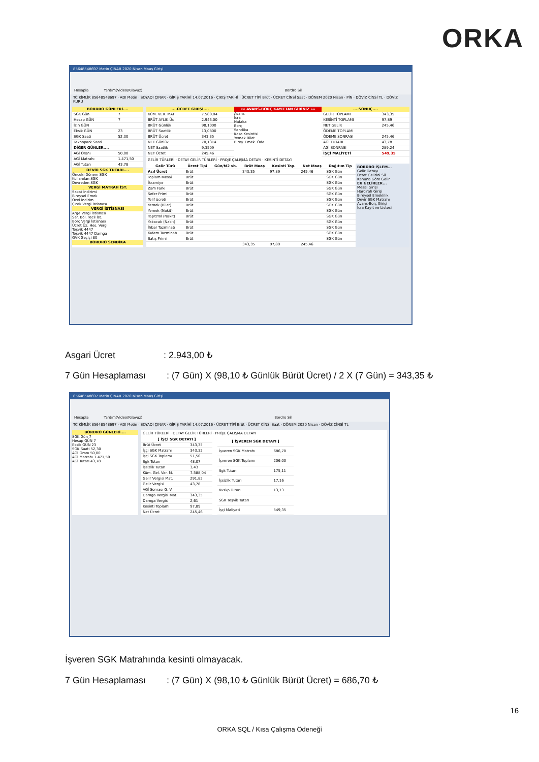ORKA
85648548697 Metin ÇINAR 2020 Nisan Maaş Girişi
Hesapla Yardım(Video/Kılavuz) Bordro Sil
TC KİMLİK 85648548697 · ADI Metin · SOYADI ÇINAR · GİRİŞ TARİHİ 14.07.2016 · ÇIKIŞ TARİHİ · ÜCRET TİPİ Brüt · ÜCRET CİNSİ Saat · DÖNEM 2020 Nisan · PİN · DÖVİZ CİNSİ TL · DÖVİZ KURU
BORDRO GÜNLERİ....
| SGK Gün | 7 |
| Hesap GÜN | 7 |
| İzin GÜN | |
| Eksik GÜN | 23 |
| SGK Saati | 52,30 |
| Teknopark Saati | |
| DİĞER GÜNLER.... | |
| AGİ Oranı | 50,00 |
| AGİ Matrahı | 1.471,50 |
| AGİ Tutarı | 43,78 |
DEVİR SGK TUTARI....
Önceki Dönem SGK
Kullanılan SGK
Devreden SGK
VERGİ MATRAH İST.
Sakat İndirimi
Bireysel Emek
Özel İndirim
Çırak Vergi İstisnası
VERGİ İSTİSNASI
Arge Vergi İstisnası
Ser. Böl. Tecil İst.
Borç Vergi İstisnası
Ücret Üz. Hes. Vergi
Teşvik 4447
Teşvik 4447 Damga
GVK Geçiçi 80
BORDRO SENDİKA
....ÜCRET GİRİŞİ....
| KÜM. VER. MAT | 7.588,04 |
| BRÜT AYLIK Üc | 2.943,00 |
| BRÜT Günlük | 98,1000 |
| BRÜT Saatlik | 13,0800 |
| BRÜT Ücret | 343,35 |
| NET Günlük | 70,1314 |
| NET Saatlik | 9,3509 |
| NET Ücret | 245,46 |
«« AVANS-BORÇ KAYITTAN GİRİNİZ »»
Avans
İcra
Nafaka
Borç
Sendika
Kasa Kesintisi
Yemek Bilet
Birey. Emek. Öde.
....SONUÇ....
| GELİR TOPLAMI | 343,35 |
| KESİNTİ TOPLAMI | 97,89 |
| NET GELİR | 245,46 |
| ÖDEME TOPLAMI | |
| ÖDEME SONRASI | 245,46 |
| AGİ TUTARI | 43,78 |
| AGİ SONRASI | 289,24 |
| İŞÇİ MALİYETİ | 549,35 |
GELİR TÜRLERİ · DETAY GELİR TÜRLERİ · PROJE ÇALIŞMA DETAYI · KESİNTİ DETAYI
| Gelir Türü | Ücret Tipi | Gün/M2 vb. | Brüt Maaş | Kesinti Top. | Net Maaş | Dağıtım Tip |
| --- | --- | --- | --- | --- | --- | --- |
| Asıl Ücret | Brüt | | 343,35 | 97,89 | 245,46 | SGK Gün |
| Toplam Mesai | Brüt | | | | | SGK Gün |
| İkramiye | Brüt | | | | | SGK Gün |
| Zam Farkı | Brüt | | | | | SGK Gün |
| Sefer Primi | Brüt | | | | | SGK Gün |
| Telif ücreti | Brüt | | | | | SGK Gün |
| Yemek (Bilet) | Brüt | | | | | SGK Gün |
| Yemek (Nakit) | Brüt | | | | | SGK Gün |
| Taşıt/Yol (Nakit) | Brüt | | | | | SGK Gün |
| Yakacak (Nakit) | Brüt | | | | | SGK Gün |
| İhbar Tazminatı | Brüt | | | | | SGK Gün |
| Kıdem Tazminatı | Brüt | | | | | SGK Gün |
| Satış Primi | Brüt | | | | | SGK Gün |
| | | | 343,35 | 97,89 | 245,46 | |
BORDRO İŞLEM...
Gelir Detayı
Ücret Gelirini Sil
Kanuna Göre Gelir
EK GELİRLER...
Mesai Girişi
Harcırah Girişi
Bireysel Emeklilik
Devir SGK Matrahı
Avans-Borç Girişi
İcra Kayıt ve Listesi
Asgari Ücret : 2.943,00 ₺
7 Gün Hesaplaması : (7 Gün) X (98,10 ₺ Günlük Bürüt Ücret) / 2 X (7 Gün) = 343,35 ₺
85648548697 Metin ÇINAR 2020 Nisan Maaş Girişi
Hesapla Yardım(Video/Kılavuz) Bordro Sil
TC KİMLİK 85648548697 · ADI Metin · SOYADI ÇINAR · GİRİŞ TARİHİ 14.07.2016 · ÜCRET TİPİ Brüt · ÜCRET CİNSİ Saat · DÖNEM 2020 Nisan · DÖVİZ CİNSİ TL
BORDRO GÜNLERİ....
SGK Gün 7
Hesap GÜN 7
Eksik GÜN 23
SGK Saati 52,30
AGİ Oranı 50,00
AGİ Matrahı 1.471,50
AGİ Tutarı 43,78
GELİR TÜRLERİ · DETAY GELİR TÜRLERİ · PROJE ÇALIŞMA DETAYI
| [ İŞÇİ SGK DETAYI ] | |
| --- | --- |
| Brüt Ücret | 343,35 |
| İşçi SGK Matrahı | 343,35 |
| İşçi SGK Toplamı | 51,50 |
| Sgk Tutarı | 48,07 |
| İşsizlik Tutarı | 3,43 |
| Küm. Gel. Ver. M. | 7.588,04 |
| Gelir Vergisi Mat. | 291,85 |
| Gelir Vergisi | 43,78 |
| AGİ Sonrası G. V. | |
| Damga Vergisi Mat. | 343,35 |
| Damga Vergisi | 2,61 |
| Kesinti Toplamı | 97,89 |
| Net Ücret | 245,46 |
| [ İŞVEREN SGK DETAYI ] | |
| --- | --- |
| İşveren SGK Matrahı | 686,70 |
| İşveren SGK Toplamı | 206,00 |
| Sgk Tutarı | 175,11 |
| İşsizlik Tutarı | 17,16 |
| Kvskp Tutarı | 13,73 |
| SGK Teşvik Tutarı | |
| İşçi Maliyeti | 549,35 |
İşveren SGK Matrahında kesinti olmayacak.
7 Gün Hesaplaması : (7 Gün) X (98,10 ₺ Günlük Bürüt Ücret) = 686,70 ₺
16
ORKA SQL / Kısa Çalışma Ödeneği